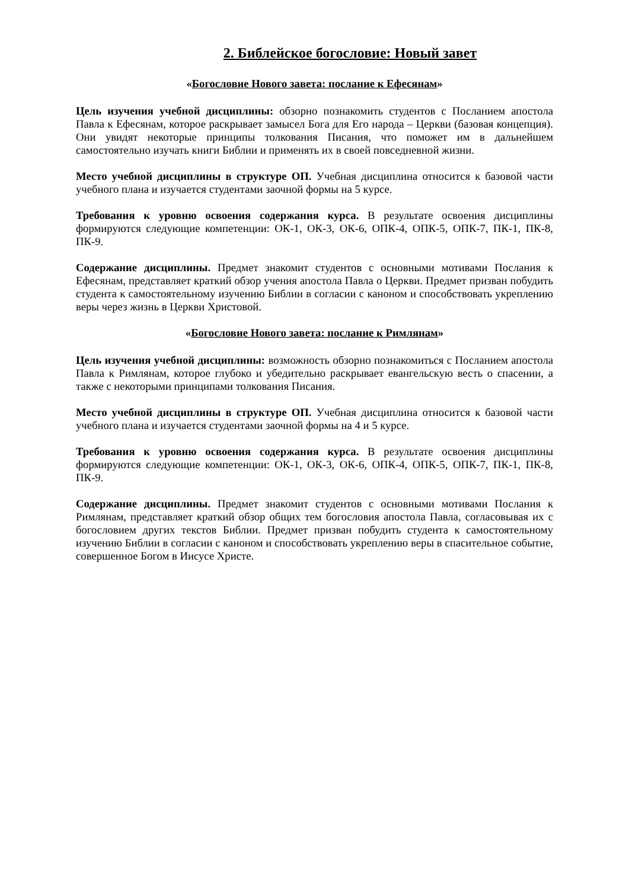2. Библейское богословие: Новый завет
«Богословие Нового завета: послание к Ефесянам»
Цель изучения учебной дисциплины: обзорно познакомить студентов с Посланием апостола Павла к Ефесянам, которое раскрывает замысел Бога для Его народа – Церкви (базовая концепция). Они увидят некоторые принципы толкования Писания, что поможет им в дальнейшем самостоятельно изучать книги Библии и применять их в своей повседневной жизни.
Место учебной дисциплины в структуре ОП. Учебная дисциплина относится к базовой части учебного плана и изучается студентами заочной формы на 5 курсе.
Требования к уровню освоения содержания курса. В результате освоения дисциплины формируются следующие компетенции: ОК-1, ОК-3, ОК-6, ОПК-4, ОПК-5, ОПК-7, ПК-1, ПК-8, ПК-9.
Содержание дисциплины. Предмет знакомит студентов с основными мотивами Послания к Ефесянам, представляет краткий обзор учения апостола Павла о Церкви. Предмет призван побудить студента к самостоятельному изучению Библии в согласии с каноном и способствовать укреплению веры через жизнь в Церкви Христовой.
«Богословие Нового завета: послание к Римлянам»
Цель изучения учебной дисциплины: возможность обзорно познакомиться с Посланием апостола Павла к Римлянам, которое глубоко и убедительно раскрывает евангельскую весть о спасении, а также с некоторыми принципами толкования Писания.
Место учебной дисциплины в структуре ОП. Учебная дисциплина относится к базовой части учебного плана и изучается студентами заочной формы на 4 и 5 курсе.
Требования к уровню освоения содержания курса. В результате освоения дисциплины формируются следующие компетенции: ОК-1, ОК-3, ОК-6, ОПК-4, ОПК-5, ОПК-7, ПК-1, ПК-8, ПК-9.
Содержание дисциплины. Предмет знакомит студентов с основными мотивами Послания к Римлянам, представляет краткий обзор общих тем богословия апостола Павла, согласовывая их с богословием других текстов Библии. Предмет призван побудить студента к самостоятельному изучению Библии в согласии с каноном и способствовать укреплению веры в спасительное событие, совершенное Богом в Иисусе Христе.